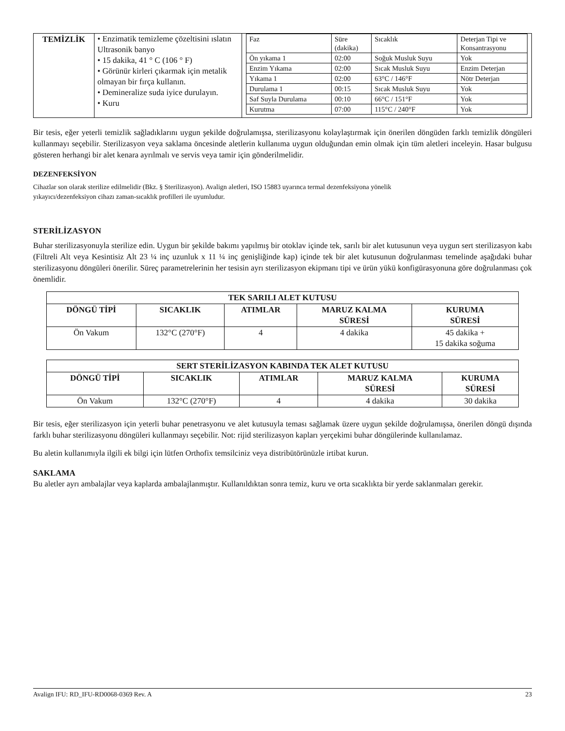| TEMİZLİK | • Enzimatik temizleme çözeltisini ıslatın Ultrasonik banyo • 15 dakika, 41 ° C (106 ° F) • Görünür kirleri çıkarmak için metalik olmayan bir fırça kullanın. • Demineralize suda iyice durulayın. • Kuru | / Faz / Süre (dakika) / Sıcaklık / Deterjan Tipi ve Konsantrasyonu / / Ön yıkama 1 / 02:00 / Soğuk Musluk Suyu / Yok / / Enzim Yıkama / 02:00 / Sıcak Musluk Suyu / Enzim Deterjan / / Yıkama 1 / 02:00 / 63°C / 146°F / Nötr Deterjan / / Durulama 1 / 00:15 / Sıcak Musluk Suyu / Yok / / Saf Suyla Durulama / 00:10 / 66°C / 151°F / Yok / / Kurutma / 07:00 / 115°C / 240°F / Yok / |
Bir tesis, eğer yeterli temizlik sağladıklarını uygun şekilde doğrulamışsa, sterilizasyonu kolaylaştırmak için önerilen döngüden farklı temizlik döngüleri kullanmayı seçebilir. Sterilizasyon veya saklama öncesinde aletlerin kullanıma uygun olduğundan emin olmak için tüm aletleri inceleyin. Hasar bulgusu gösteren herhangi bir alet kenara ayrılmalı ve servis veya tamir için gönderilmelidir.
DEZENFEKSİYON
Cihazlar son olarak sterilize edilmelidir (Bkz. § Sterilizasyon). Avalign aletleri, ISO 15883 uyarınca termal dezenfeksiyona yönelik
yıkayıcı/dezenfeksiyon cihazı zaman-sıcaklık profilleri ile uyumludur.
STERİLİZASYON
Buhar sterilizasyonuyla sterilize edin. Uygun bir şekilde bakımı yapılmış bir otoklav içinde tek, sarılı bir alet kutusunun veya uygun sert sterilizasyon kabı (Filtreli Alt veya Kesintisiz Alt 23 ¼ inç uzunluk x 11 ¼ inç genişliğinde kap) içinde tek bir alet kutusunun doğrulanması temelinde aşağıdaki buhar sterilizasyonu döngüleri önerilir. Süreç parametrelerinin her tesisin ayrı sterilizasyon ekipmanı tipi ve ürün yükü konfigürasyonuna göre doğrulanması çok önemlidir.
| TEK SARILI ALET KUTUSU | | | | |
| --- | --- | --- | --- | --- |
| DÖNGÜ TİPİ | SICAKLIK | ATIMLAR | MARUZ KALMA SÜRESİ | KURUMA SÜRESİ |
| Ön Vakum | 132°C (270°F) | 4 | 4 dakika | 45 dakika + 15 dakika soğuma |
| SERT STERİLİZASYON KABINDA TEK ALET KUTUSU | | | | |
| --- | --- | --- | --- | --- |
| DÖNGÜ TİPİ | SICAKLIK | ATIMLAR | MARUZ KALMA SÜRESİ | KURUMA SÜRESİ |
| Ön Vakum | 132°C (270°F) | 4 | 4 dakika | 30 dakika |
Bir tesis, eğer sterilizasyon için yeterli buhar penetrasyonu ve alet kutusuyla teması sağlamak üzere uygun şekilde doğrulamışsa, önerilen döngü dışında farklı buhar sterilizasyonu döngüleri kullanmayı seçebilir. Not: rijid sterilizasyon kapları yerçekimi buhar döngülerinde kullanılamaz.
Bu aletin kullanımıyla ilgili ek bilgi için lütfen Orthofix temsilciniz veya distribütörünüzle irtibat kurun.
SAKLAMA
Bu aletler ayrı ambalajlar veya kaplarda ambalajlanmıştır. Kullanıldıktan sonra temiz, kuru ve orta sıcaklıkta bir yerde saklanmaları gerekir.
Avalign IFU: RD_IFU-RD0068-0369 Rev. A 23